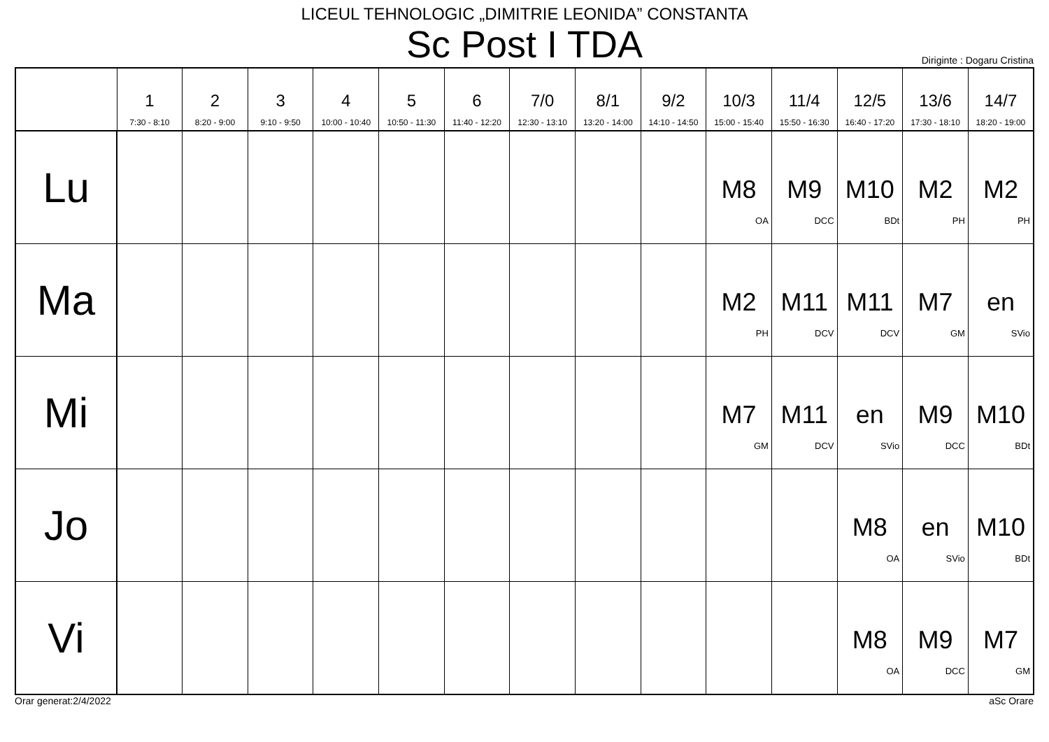LICEUL TEHNOLOGIC „DIMITRIE LEONIDA” CONSTANTA
Sc Post I TDA
Diriginte : Dogaru Cristina
| | 1 7:30 - 8:10 | 2 8:20 - 9:00 | 3 9:10 - 9:50 | 4 10:00 - 10:40 | 5 10:50 - 11:30 | 6 11:40 - 12:20 | 7/0 12:30 - 13:10 | 8/1 13:20 - 14:00 | 9/2 14:10 - 14:50 | 10/3 15:00 - 15:40 | 11/4 15:50 - 16:30 | 12/5 16:40 - 17:20 | 13/6 17:30 - 18:10 | 14/7 18:20 - 19:00 |
| --- | --- | --- | --- | --- | --- | --- | --- | --- | --- | --- | --- | --- | --- | --- |
| Lu | | | | | | | | | | M8 OA | M9 DCC | M10 BDt | M2 PH | M2 PH |
| Ma | | | | | | | | | | M2 PH | M11 DCV | M11 DCV | M7 GM | en SVio |
| Mi | | | | | | | | | | M7 GM | M11 DCV | en SVio | M9 DCC | M10 BDt |
| Jo | | | | | | | | | | | | M8 OA | en SVio | M10 BDt |
| Vi | | | | | | | | | | | | M8 OA | M9 DCC | M7 GM |
Orar generat:2/4/2022 aSc Orare